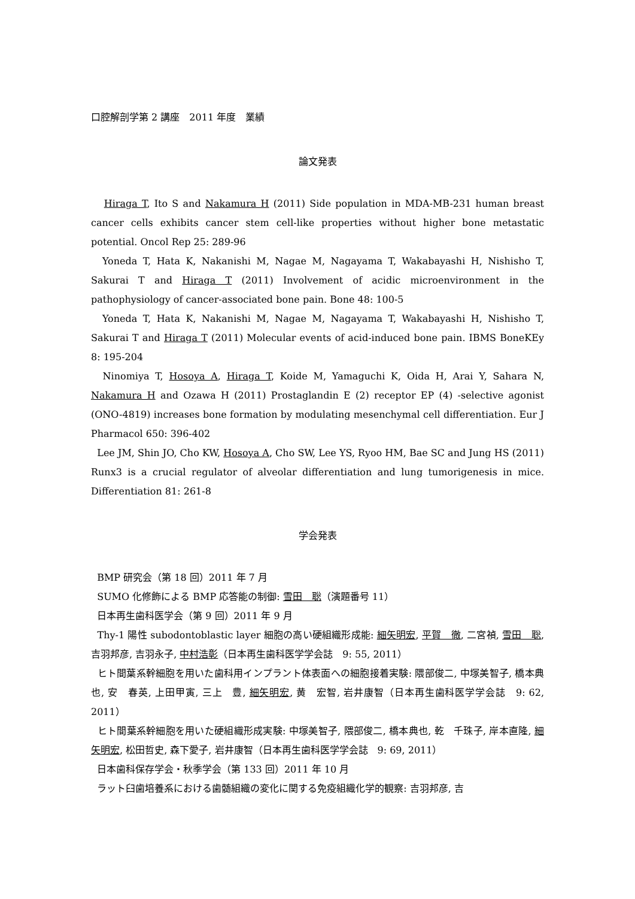口腔解剖学第 2 講座　2011 年度　業績
論文発表
Hiraga T, Ito S and Nakamura H (2011) Side population in MDA-MB-231 human breast cancer cells exhibits cancer stem cell-like properties without higher bone metastatic potential. Oncol Rep 25: 289-96
Yoneda T, Hata K, Nakanishi M, Nagae M, Nagayama T, Wakabayashi H, Nishisho T, Sakurai T and Hiraga T (2011) Involvement of acidic microenvironment in the pathophysiology of cancer-associated bone pain. Bone 48: 100-5
Yoneda T, Hata K, Nakanishi M, Nagae M, Nagayama T, Wakabayashi H, Nishisho T, Sakurai T and Hiraga T (2011) Molecular events of acid-induced bone pain. IBMS BoneKEy 8: 195-204
Ninomiya T, Hosoya A, Hiraga T, Koide M, Yamaguchi K, Oida H, Arai Y, Sahara N, Nakamura H and Ozawa H (2011) Prostaglandin E (2) receptor EP (4) -selective agonist (ONO-4819) increases bone formation by modulating mesenchymal cell differentiation. Eur J Pharmacol 650: 396-402
Lee JM, Shin JO, Cho KW, Hosoya A, Cho SW, Lee YS, Ryoo HM, Bae SC and Jung HS (2011) Runx3 is a crucial regulator of alveolar differentiation and lung tumorigenesis in mice. Differentiation 81: 261-8
学会発表
BMP 研究会（第 18 回）2011 年 7 月
SUMO 化修飾による BMP 応答能の制御: 雪田　聡（演題番号 11）
日本再生歯科医学会（第 9 回）2011 年 9 月
Thy-1 陽性 subodontoblastic layer 細胞の高い硬組織形成能: 細矢明宏, 平賀　徹, 二宮禎, 雪田　聡, 吉羽邦彦, 吉羽永子, 中村浩彰（日本再生歯科医学学会誌　9: 55, 2011）
ヒト間葉系幹細胞を用いた歯科用インプラント体表面への細胞接着実験: 隈部俊二, 中塚美智子, 橋本典也, 安　春英, 上田甲寅, 三上　豊, 細矢明宏, 黄　宏智, 岩井康智（日本再生歯科医学学会誌　9: 62, 2011）
ヒト間葉系幹細胞を用いた硬組織形成実験: 中塚美智子, 隈部俊二, 橋本典也, 乾　千珠子, 岸本直隆, 細矢明宏, 松田哲史, 森下愛子, 岩井康智（日本再生歯科医学学会誌　9: 69, 2011）
日本歯科保存学会・秋季学会（第 133 回）2011 年 10 月
ラット臼歯培養系における歯髄組織の変化に関する免疫組織化学的観察: 吉羽邦彦, 吉